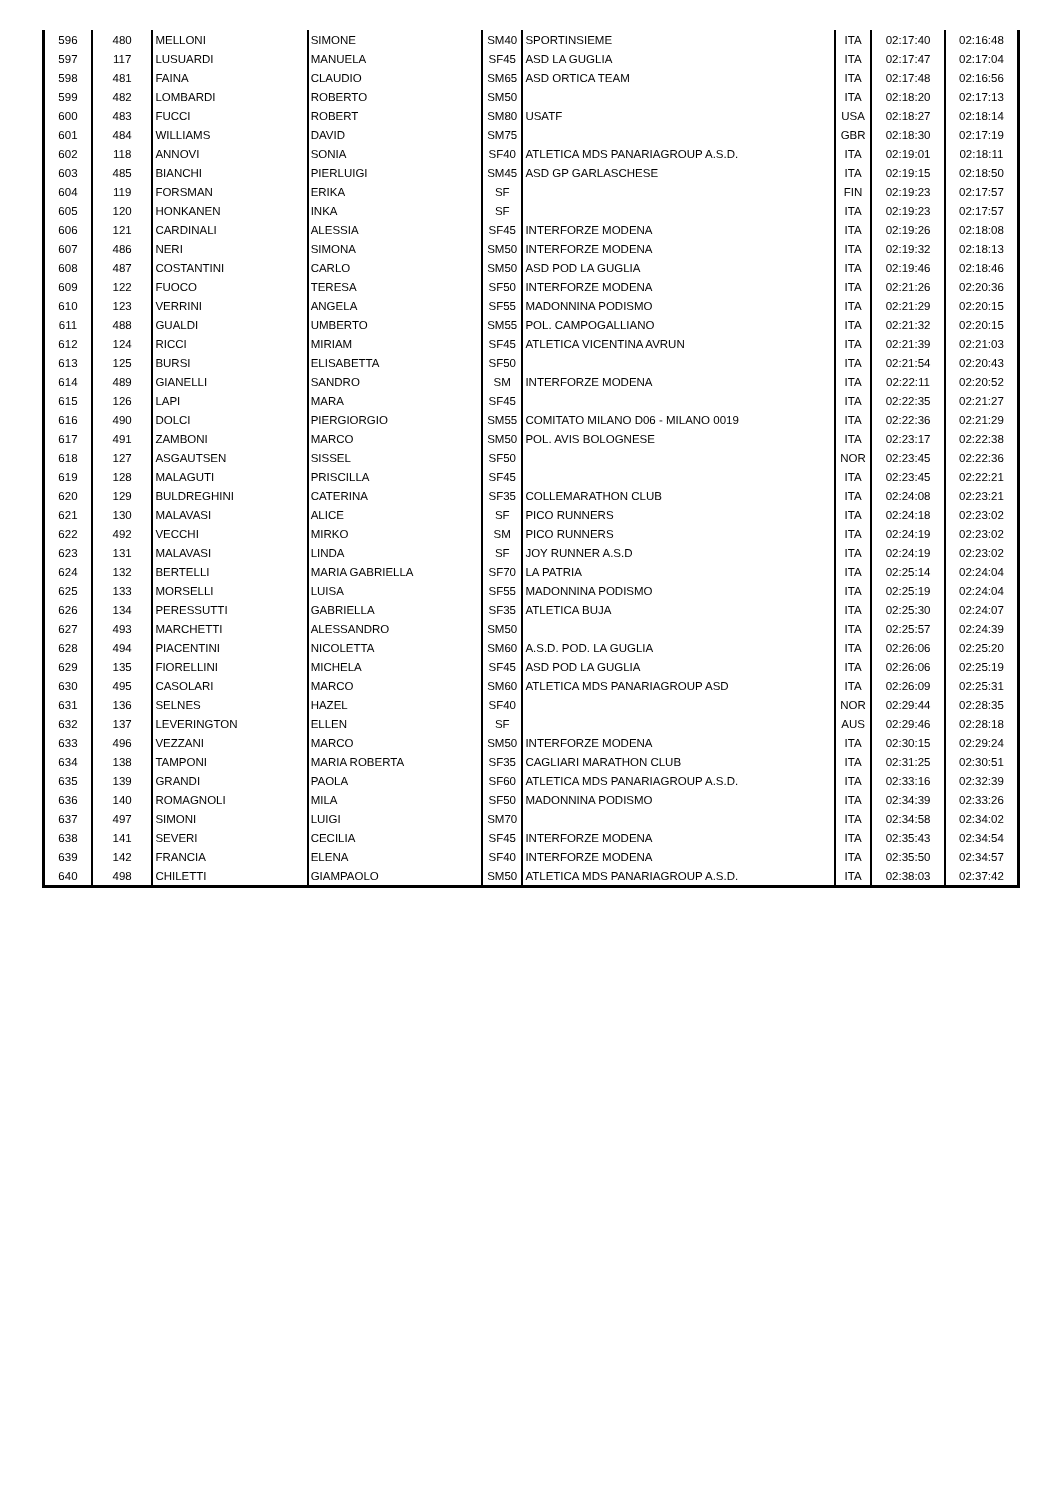| 596 | 480 | MELLONI | SIMONE | SM40 | SPORTINSIEME | ITA | 02:17:40 | 02:16:48 |
| 597 | 117 | LUSUARDI | MANUELA | SF45 | ASD LA GUGLIA | ITA | 02:17:47 | 02:17:04 |
| 598 | 481 | FAINA | CLAUDIO | SM65 | ASD ORTICA TEAM | ITA | 02:17:48 | 02:16:56 |
| 599 | 482 | LOMBARDI | ROBERTO | SM50 | | ITA | 02:18:20 | 02:17:13 |
| 600 | 483 | FUCCI | ROBERT | SM80 | USATF | USA | 02:18:27 | 02:18:14 |
| 601 | 484 | WILLIAMS | DAVID | SM75 | | GBR | 02:18:30 | 02:17:19 |
| 602 | 118 | ANNOVI | SONIA | SF40 | ATLETICA MDS PANARIAGROUP A.S.D. | ITA | 02:19:01 | 02:18:11 |
| 603 | 485 | BIANCHI | PIERLUIGI | SM45 | ASD GP GARLASCHESE | ITA | 02:19:15 | 02:18:50 |
| 604 | 119 | FORSMAN | ERIKA | SF | | FIN | 02:19:23 | 02:17:57 |
| 605 | 120 | HONKANEN | INKA | SF | | ITA | 02:19:23 | 02:17:57 |
| 606 | 121 | CARDINALI | ALESSIA | SF45 | INTERFORZE MODENA | ITA | 02:19:26 | 02:18:08 |
| 607 | 486 | NERI | SIMONA | SM50 | INTERFORZE MODENA | ITA | 02:19:32 | 02:18:13 |
| 608 | 487 | COSTANTINI | CARLO | SM50 | ASD POD LA GUGLIA | ITA | 02:19:46 | 02:18:46 |
| 609 | 122 | FUOCO | TERESA | SF50 | INTERFORZE MODENA | ITA | 02:21:26 | 02:20:36 |
| 610 | 123 | VERRINI | ANGELA | SF55 | MADONNINA PODISMO | ITA | 02:21:29 | 02:20:15 |
| 611 | 488 | GUALDI | UMBERTO | SM55 | POL. CAMPOGALLIANO | ITA | 02:21:32 | 02:20:15 |
| 612 | 124 | RICCI | MIRIAM | SF45 | ATLETICA VICENTINA AVRUN | ITA | 02:21:39 | 02:21:03 |
| 613 | 125 | BURSI | ELISABETTA | SF50 | | ITA | 02:21:54 | 02:20:43 |
| 614 | 489 | GIANELLI | SANDRO | SM | INTERFORZE MODENA | ITA | 02:22:11 | 02:20:52 |
| 615 | 126 | LAPI | MARA | SF45 | | ITA | 02:22:35 | 02:21:27 |
| 616 | 490 | DOLCI | PIERGIORGIO | SM55 | COMITATO MILANO D06 - MILANO 0019 | ITA | 02:22:36 | 02:21:29 |
| 617 | 491 | ZAMBONI | MARCO | SM50 | POL. AVIS BOLOGNESE | ITA | 02:23:17 | 02:22:38 |
| 618 | 127 | ASGAUTSEN | SISSEL | SF50 | | NOR | 02:23:45 | 02:22:36 |
| 619 | 128 | MALAGUTI | PRISCILLA | SF45 | | ITA | 02:23:45 | 02:22:21 |
| 620 | 129 | BULDREGHINI | CATERINA | SF35 | COLLEMARATHON CLUB | ITA | 02:24:08 | 02:23:21 |
| 621 | 130 | MALAVASI | ALICE | SF | PICO RUNNERS | ITA | 02:24:18 | 02:23:02 |
| 622 | 492 | VECCHI | MIRKO | SM | PICO RUNNERS | ITA | 02:24:19 | 02:23:02 |
| 623 | 131 | MALAVASI | LINDA | SF | JOY RUNNER A.S.D | ITA | 02:24:19 | 02:23:02 |
| 624 | 132 | BERTELLI | MARIA GABRIELLA | SF70 | LA PATRIA | ITA | 02:25:14 | 02:24:04 |
| 625 | 133 | MORSELLI | LUISA | SF55 | MADONNINA PODISMO | ITA | 02:25:19 | 02:24:04 |
| 626 | 134 | PERESSUTTI | GABRIELLA | SF35 | ATLETICA BUJA | ITA | 02:25:30 | 02:24:07 |
| 627 | 493 | MARCHETTI | ALESSANDRO | SM50 | | ITA | 02:25:57 | 02:24:39 |
| 628 | 494 | PIACENTINI | NICOLETTA | SM60 | A.S.D. POD. LA GUGLIA | ITA | 02:26:06 | 02:25:20 |
| 629 | 135 | FIORELLINI | MICHELA | SF45 | ASD POD LA GUGLIA | ITA | 02:26:06 | 02:25:19 |
| 630 | 495 | CASOLARI | MARCO | SM60 | ATLETICA MDS PANARIAGROUP ASD | ITA | 02:26:09 | 02:25:31 |
| 631 | 136 | SELNES | HAZEL | SF40 | | NOR | 02:29:44 | 02:28:35 |
| 632 | 137 | LEVERINGTON | ELLEN | SF | | AUS | 02:29:46 | 02:28:18 |
| 633 | 496 | VEZZANI | MARCO | SM50 | INTERFORZE MODENA | ITA | 02:30:15 | 02:29:24 |
| 634 | 138 | TAMPONI | MARIA ROBERTA | SF35 | CAGLIARI MARATHON CLUB | ITA | 02:31:25 | 02:30:51 |
| 635 | 139 | GRANDI | PAOLA | SF60 | ATLETICA MDS PANARIAGROUP A.S.D. | ITA | 02:33:16 | 02:32:39 |
| 636 | 140 | ROMAGNOLI | MILA | SF50 | MADONNINA PODISMO | ITA | 02:34:39 | 02:33:26 |
| 637 | 497 | SIMONI | LUIGI | SM70 | | ITA | 02:34:58 | 02:34:02 |
| 638 | 141 | SEVERI | CECILIA | SF45 | INTERFORZE MODENA | ITA | 02:35:43 | 02:34:54 |
| 639 | 142 | FRANCIA | ELENA | SF40 | INTERFORZE MODENA | ITA | 02:35:50 | 02:34:57 |
| 640 | 498 | CHILETTI | GIAMPAOLO | SM50 | ATLETICA MDS PANARIAGROUP A.S.D. | ITA | 02:38:03 | 02:37:42 |